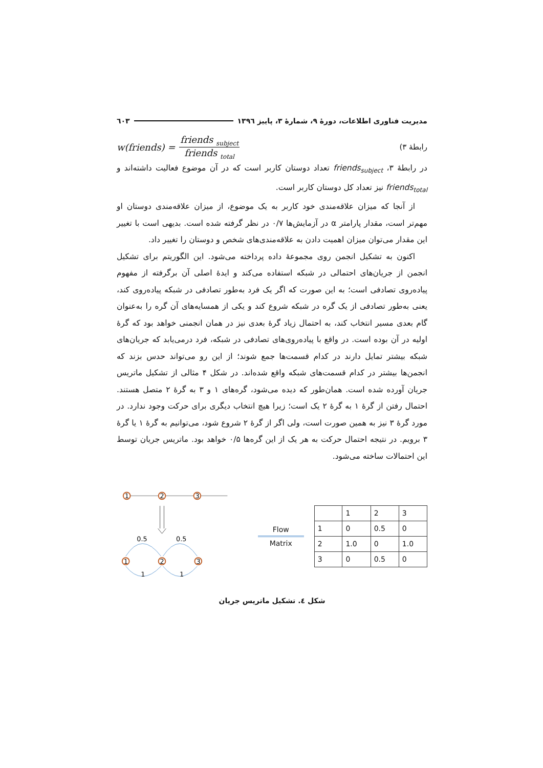مدیریت فناوری اطلاعات، دورهٔ ۹، شمارهٔ ۳، پاییز ۱۳۹٦ ٦۰۳
رابطهٔ ۳) w(friends) = friends <sub>subject</sub> friends <sub>total</sub>
در رابطهٔ ۳، friends<sub>subject</sub> تعداد دوستان کاربر است که در آن موضوع فعالیت داشته‌اند و friends<sub>total</sub> نیز تعداد کل دوستان کاربر است.
از آنجا که میزان علاقه‌مندی خود کاربر به یک موضوع، از میزان علاقه‌مندی دوستان او مهم‌تر است، مقدار پارامتر α در آزمایش‌ها ۰/۷ در نظر گرفته شده است. بدیهی است با تغییر این مقدار می‌توان میزان اهمیت دادن به علاقه‌مندی‌های شخص و دوستان را تغییر داد.
اکنون به تشکیل انجمن روی مجموعهٔ داده پرداخته می‌شود. این الگوریتم برای تشکیل انجمن از جریان‌های احتمالی در شبکه استفاده می‌کند و ایدهٔ اصلی آن برگرفته از مفهوم پیاده‌روی تصادفی است؛ به این صورت که اگر یک فرد به‌طور تصادفی در شبکه پیاده‌روی کند، یعنی به‌طور تصادفی از یک گره در شبکه شروع کند و یکی از همسایه‌های آن گره را به‌عنوان گام بعدی مسیر انتخاب کند، به احتمال زیاد گرهٔ بعدی نیز در همان انجمنی خواهد بود که گرهٔ اولیه در آن بوده است. در واقع با پیاده‌روی‌های تصادفی در شبکه، فرد درمی‌یابد که جریان‌های شبکه بیشتر تمایل دارند در کدام قسمت‌ها جمع شوند؛ از این رو می‌تواند حدس بزند که انجمن‌ها بیشتر در کدام قسمت‌های شبکه واقع شده‌اند. در شکل ۴ مثالی از تشکیل ماتریس جریان آورده شده است. همان‌طور که دیده می‌شود، گره‌های ۱ و ۳ به گرهٔ ۲ متصل هستند. احتمال رفتن از گرهٔ ۱ به گرهٔ ۲ یک است؛ زیرا هیچ انتخاب دیگری برای حرکت وجود ندارد. در مورد گرهٔ ۳ نیز به همین صورت است، ولی اگر از گرهٔ ۲ شروع شود، می‌توانیم به گرهٔ ۱ یا گرهٔ ۳ برویم. در نتیجه احتمال حرکت به هر یک از این گره‌ها ۰/۵ خواهد بود. ماتریس جریان توسط این احتمالات ساخته می‌شود.
1
2
3
1
2
3
0.5
0.5
1
1
Flow
Matrix
| | 1 | 2 | 3 |
| 1 | 0 | 0.5 | 0 |
| 2 | 1.0 | 0 | 1.0 |
| 3 | 0 | 0.5 | 0 |
شکل ٤. تشکیل ماتریس جریان